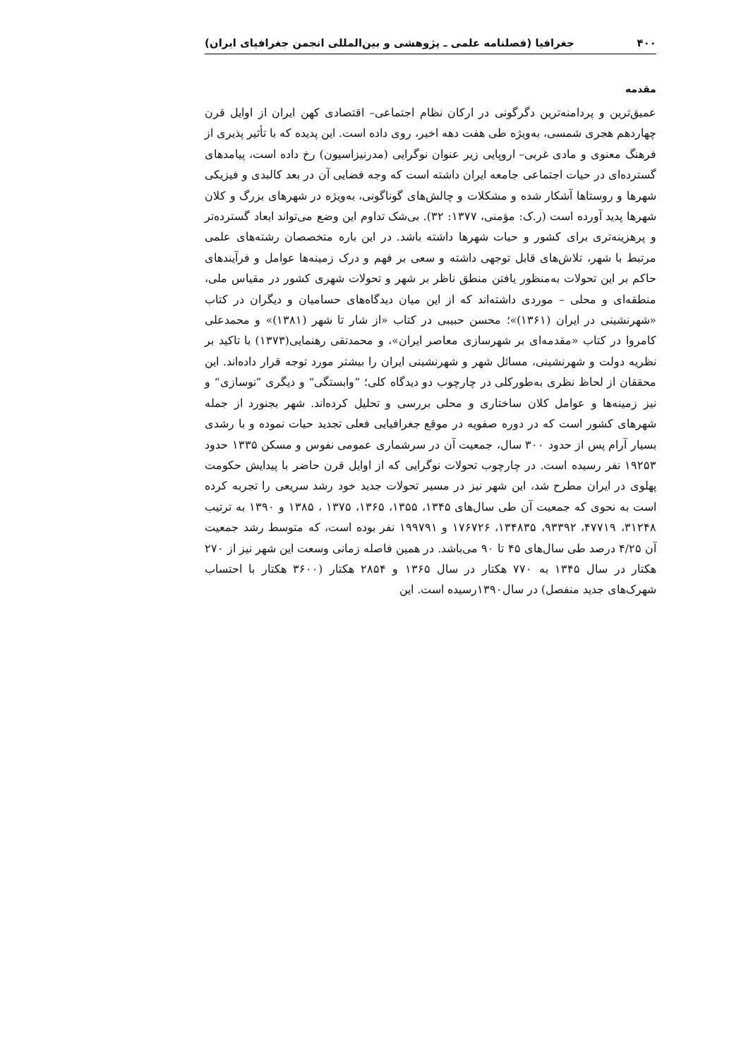۴۰۰ جغرافیا (فصلنامه علمی ـ پژوهشی و بین‌المللی انجمن جغرافیای ایران)
مقدمه
عمیق‌ترین و پردامنه‌ترین دگرگونی در ارکان نظام اجتماعی– اقتصادی کهن ایران از اوایل قرن چهاردهم هجری شمسی، به‌ویژه طی هفت دهه اخیر، روی داده است. این پدیده که با تأثیر پذیری از فرهنگ معنوی و مادی غربی– اروپایی زیر عنوان نوگرایی (مدرنیزاسیون) رخ داده است، پیامدهای گسترده‌ای در حیات اجتماعی جامعه ایران داشته است که وجه فضایی آن در بعد کالبدی و فیزیکی شهرها و روستاها آشکار شده و مشکلات و چالش‌های گوناگونی، به‌ویژه در شهرهای بزرگ و کلان شهرها پدید آورده است (ر.ک: مؤمنی، ۱۳۷۷: ۳۲). بی‌شک تداوم این وضع می‌تواند ابعاد گسترده‌تر و پرهزینه‌تری برای کشور و حیات شهرها داشته باشد. در این باره متخصصان رشته‌های علمی مرتبط با شهر، تلاش‌های قابل توجهی داشته و سعی بر فهم و درک زمینه‌ها عوامل و فرآیندهای حاکم بر این تحولات به‌منظور یافتن منطق ناظر بر شهر و تحولات شهری کشور در مقیاس ملی، منطقه‌ای و محلی – موردی داشته‌اند که از این میان دیدگاه‌های حسامیان و دیگران در کتاب «شهرنشینی در ایران (۱۳۶۱)»؛ محسن حبیبی در کتاب «از شار تا شهر (۱۳۸۱)» و محمدعلی کامروا در کتاب «مقدمه‌ای بر شهرسازی معاصر ایران»، و محمدتقی رهنمایی(۱۳۷۳) با تاکید بر نظریه دولت و شهرنشینی، مسائل شهر و شهرنشینی ایران را بیشتر مورد توجه قرار داده‌اند. این محققان از لحاظ نظری به‌طورکلی در چارچوب دو دیدگاه کلی؛ ”وابستگی“ و دیگری ”نوسازی“ و نیز زمینه‌ها و عوامل کلان ساختاری و محلی بررسی و تحلیل کرده‌اند. شهر بجنورد از جمله شهرهای کشور است که در دوره صفویه در موقع جغرافیایی فعلی تجدید حیات نموده و با رشدی بسیار آرام پس از حدود ۳۰۰ سال، جمعیت آن در سرشماری عمومی نفوس و مسکن ۱۳۳۵ حدود ۱۹۲۵۳ نفر رسیده است. در چارچوب تحولات نوگرایی که از اوایل قرن حاضر با پیدایش حکومت پهلوی در ایران مطرح شد، این شهر نیز در مسیر تحولات جدید خود رشد سریعی را تجربه کرده است به نحوی که جمعیت آن طی سال‌های ۱۳۴۵، ۱۳۵۵، ۱۳۶۵، ۱۳۷۵ ، ۱۳۸۵ و ۱۳۹۰ به ترتیب ۳۱۲۴۸، ۴۷۷۱۹، ۹۳۳۹۲، ۱۳۴۸۳۵، ۱۷۶۷۲۶ و ۱۹۹۷۹۱ نفر بوده است، که متوسط رشد جمعیت آن ۴/۲۵ درصد طی سال‌های ۴۵ تا ۹۰ می‌باشد. در همین فاصله زمانی وسعت این شهر نیز از ۲۷۰ هکتار در سال ۱۳۴۵ به ۷۷۰ هکتار در سال ۱۳۶۵ و ۲۸۵۴ هکتار (۳۶۰۰ هکتار با احتساب شهرک‌های جدید منفصل) در سال۱۳۹۰رسیده است. این